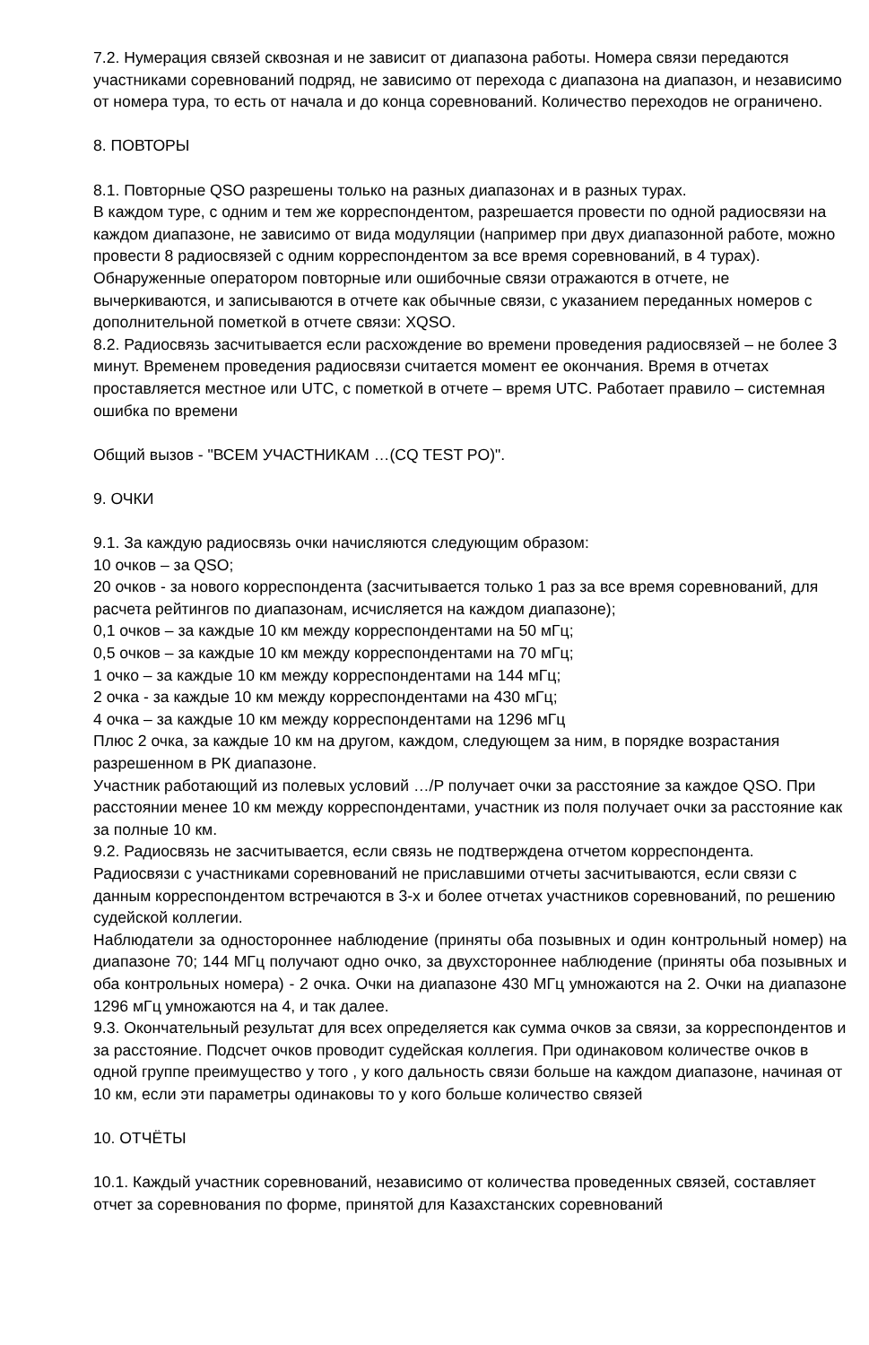7.2. Нумерация связей сквозная и не зависит от диапазона работы. Номера связи передаются участниками соревнований подряд, не зависимо от перехода с диапазона на диапазон, и независимо от номера тура, то есть от начала и до конца соревнований. Количество переходов не ограничено.
8. ПОВТОРЫ
8.1. Повторные QSO разрешены только на разных диапазонах и в разных турах.
В каждом туре, с одним и тем же корреспондентом, разрешается провести по одной радиосвязи на каждом диапазоне, не зависимо от вида модуляции (например при двух диапазонной работе, можно провести 8 радиосвязей с одним корреспондентом за все время соревнований, в 4 турах).
Обнаруженные оператором повторные или ошибочные связи отражаются в отчете, не вычеркиваются, и записываются в отчете как обычные связи, с указанием переданных номеров с дополнительной пометкой в отчете связи: XQSO.
8.2. Радиосвязь засчитывается если расхождение во времени проведения радиосвязей – не более 3 минут. Временем проведения радиосвязи считается момент ее окончания. Время в отчетах проставляется местное или UTC, с пометкой в отчете – время UTC. Работает правило – системная ошибка по времени
Общий вызов - "ВСЕМ УЧАСТНИКАМ …(CQ TEST PO)".
9. ОЧКИ
9.1. За каждую радиосвязь очки начисляются следующим образом:
10 очков – за QSO;
20 очков - за нового корреспондента (засчитывается только 1 раз за все время соревнований, для расчета рейтингов по диапазонам, исчисляется на каждом диапазоне);
0,1 очков – за каждые 10 км между корреспондентами на 50 мГц;
0,5 очков – за каждые 10 км между корреспондентами на 70 мГц;
1 очко – за каждые 10 км между корреспондентами на 144 мГц;
2 очка - за каждые 10 км между корреспондентами на 430 мГц;
4 очка – за каждые 10 км между корреспондентами на 1296 мГц
Плюс 2 очка, за каждые 10 км на другом, каждом, следующем за ним, в порядке возрастания разрешенном в РК диапазоне.
Участник работающий из полевых условий …/P получает очки за расстояние за каждое QSO. При расстоянии менее 10 км между корреспондентами, участник из поля получает очки за расстояние как за полные 10 км.
9.2. Радиосвязь не засчитывается, если связь не подтверждена отчетом корреспондента.
Радиосвязи с участниками соревнований не приславшими отчеты засчитываются, если связи с данным корреспондентом встречаются в 3-х и более отчетах участников соревнований, по решению судейской коллегии.
Наблюдатели за одностороннее наблюдение (приняты оба позывных и один контрольный номер) на диапазоне 70; 144 МГц получают одно очко, за двухстороннее наблюдение (приняты оба позывных и оба контрольных номера) - 2 очка. Очки на диапазоне 430 МГц умножаются на 2. Очки на диапазоне 1296 мГц умножаются на 4, и так далее.
9.3. Окончательный результат для всех определяется как сумма очков за связи, за корреспондентов и за расстояние. Подсчет очков проводит судейская коллегия. При одинаковом количестве очков в одной группе преимущество у того , у кого дальность связи больше на каждом диапазоне, начиная от 10 км, если эти параметры одинаковы то у кого больше количество связей
10. ОТЧЁТЫ
10.1. Каждый участник соревнований, независимо от количества проведенных связей, составляет отчет за соревнования по форме, принятой для Казахстанских соревнований